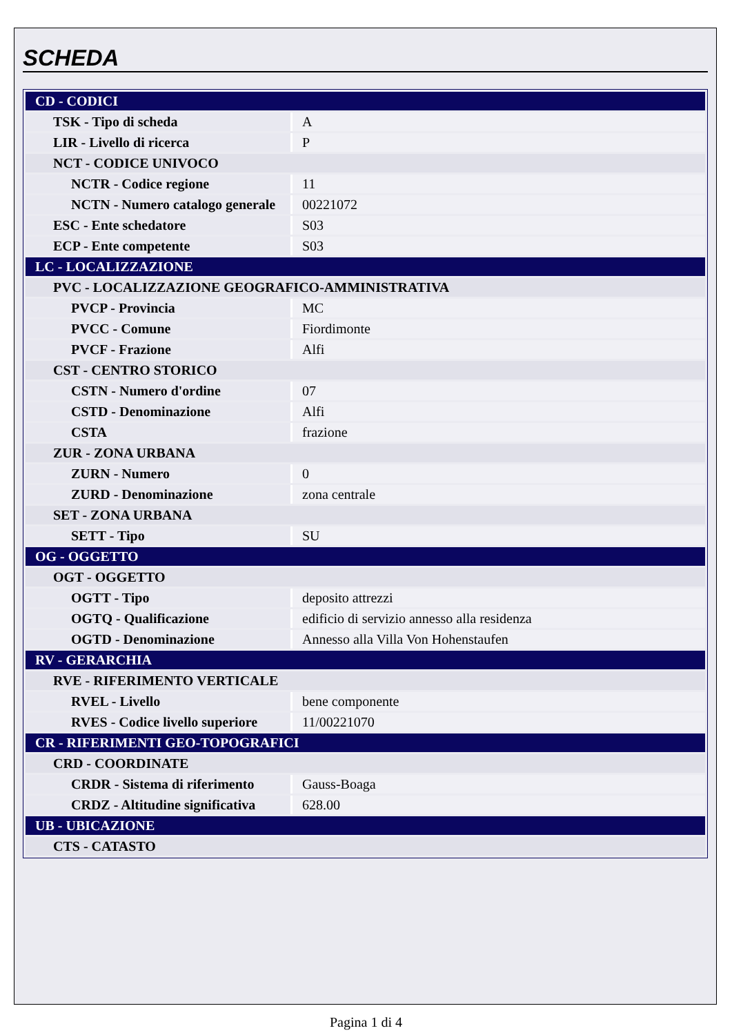SCHEDA
| CD - CODICI | |
| TSK - Tipo di scheda | A |
| LIR - Livello di ricerca | P |
| NCT - CODICE UNIVOCO | |
| NCTR - Codice regione | 11 |
| NCTN - Numero catalogo generale | 00221072 |
| ESC - Ente schedatore | S03 |
| ECP - Ente competente | S03 |
| LC - LOCALIZZAZIONE | |
| PVC - LOCALIZZAZIONE GEOGRAFICO-AMMINISTRATIVA | |
| PVCP - Provincia | MC |
| PVCC - Comune | Fiordimonte |
| PVCF - Frazione | Alfi |
| CST - CENTRO STORICO | |
| CSTN - Numero d'ordine | 07 |
| CSTD - Denominazione | Alfi |
| CSTA | frazione |
| ZUR - ZONA URBANA | |
| ZURN - Numero | 0 |
| ZURD - Denominazione | zona centrale |
| SET - ZONA URBANA | |
| SETT - Tipo | SU |
| OG - OGGETTO | |
| OGT - OGGETTO | |
| OGTT - Tipo | deposito attrezzi |
| OGTQ - Qualificazione | edificio di servizio annesso alla residenza |
| OGTD - Denominazione | Annesso alla Villa Von Hohenstaufen |
| RV - GERARCHIA | |
| RVE - RIFERIMENTO VERTICALE | |
| RVEL - Livello | bene componente |
| RVES - Codice livello superiore | 11/00221070 |
| CR - RIFERIMENTI GEO-TOPOGRAFICI | |
| CRD - COORDINATE | |
| CRDR - Sistema di riferimento | Gauss-Boaga |
| CRDZ - Altitudine significativa | 628.00 |
| UB - UBICAZIONE | |
| CTS - CATASTO | |
Pagina 1 di 4